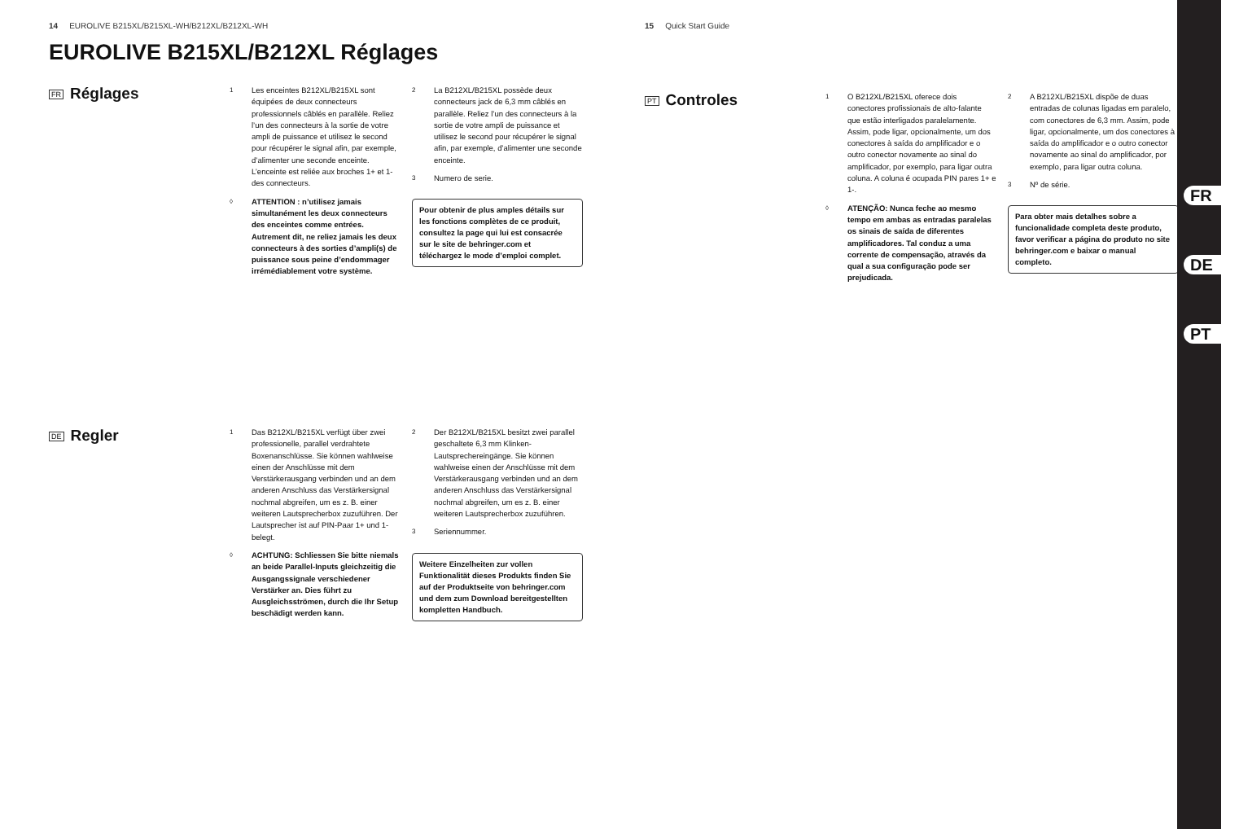14 EUROLIVE B215XL/B215XL-WH/B212XL/B212XL-WH
EUROLIVE B215XL/B212XL Réglages
FR Réglages
1
Les enceintes B212XL/B215XL sont équipées de deux connecteurs professionnels câblés en parallèle. Reliez l’un des connecteurs à la sortie de votre ampli de puissance et utilisez le second pour récupérer le signal afin, par exemple, d’alimenter une seconde enceinte. L’enceinte est reliée aux broches 1+ et 1- des connecteurs.
◊
ATTENTION : n’utilisez jamais simultanément les deux connecteurs des enceintes comme entrées. Autrement dit, ne reliez jamais les deux connecteurs à des sorties d’ampli(s) de puissance sous peine d’endommager irrémédiablement votre système.
2
La B212XL/B215XL possède deux connecteurs jack de 6,3 mm câblés en parallèle. Reliez l’un des connecteurs à la sortie de votre ampli de puissance et utilisez le second pour récupérer le signal afin, par exemple, d’alimenter une seconde enceinte.
3
Numero de serie.
Pour obtenir de plus amples détails sur les fonctions complètes de ce produit, consultez la page qui lui est consacrée sur le site de behringer.com et téléchargez le mode d’emploi complet.
DE Regler
1
Das B212XL/B215XL verfügt über zwei professionelle, parallel verdrahtete Boxenanschlüsse. Sie können wahlweise einen der Anschlüsse mit dem Verstärkerausgang verbinden und an dem anderen Anschluss das Verstärkersignal nochmal abgreifen, um es z. B. einer weiteren Lautsprecherbox zuzuführen. Der Lautsprecher ist auf PIN-Paar 1+ und 1- belegt.
◊
ACHTUNG: Schliessen Sie bitte niemals an beide Parallel-Inputs gleichzeitig die Ausgangssignale verschiedener Verstärker an. Dies führt zu Ausgleichsströmen, durch die Ihr Setup beschädigt werden kann.
2
Der B212XL/B215XL besitzt zwei parallel geschaltete 6,3 mm Klinken-Lautsprechereingänge. Sie können wahlweise einen der Anschlüsse mit dem Verstärkerausgang verbinden und an dem anderen Anschluss das Verstärkersignal nochmal abgreifen, um es z. B. einer weiteren Lautsprecherbox zuzuführen.
3
Seriennummer.
Weitere Einzelheiten zur vollen Funktionalität dieses Produkts finden Sie auf der Produktseite von behringer.com und dem zum Download bereitgestellten kompletten Handbuch.
15 Quick Start Guide
PT Controles
1
O B212XL/B215XL oferece dois conectores profissionais de alto-falante que estão interligados paralelamente. Assim, pode ligar, opcionalmente, um dos conectores à saída do amplificador e o outro conector novamente ao sinal do amplificador, por exemplo, para ligar outra coluna. A coluna é ocupada PIN pares 1+ e 1-.
◊
ATENÇÃO: Nunca feche ao mesmo tempo em ambas as entradas paralelas os sinais de saída de diferentes amplificadores. Tal conduz a uma corrente de compensação, através da qual a sua configuração pode ser prejudicada.
2
A B212XL/B215XL dispõe de duas entradas de colunas ligadas em paralelo, com conectores de 6,3 mm. Assim, pode ligar, opcionalmente, um dos conectores à saída do amplificador e o outro conector novamente ao sinal do amplificador, por exemplo, para ligar outra coluna.
3
Nº de série.
Para obter mais detalhes sobre a funcionalidade completa deste produto, favor verificar a página do produto no site behringer.com e baixar o manual completo.
FR
DE
PT